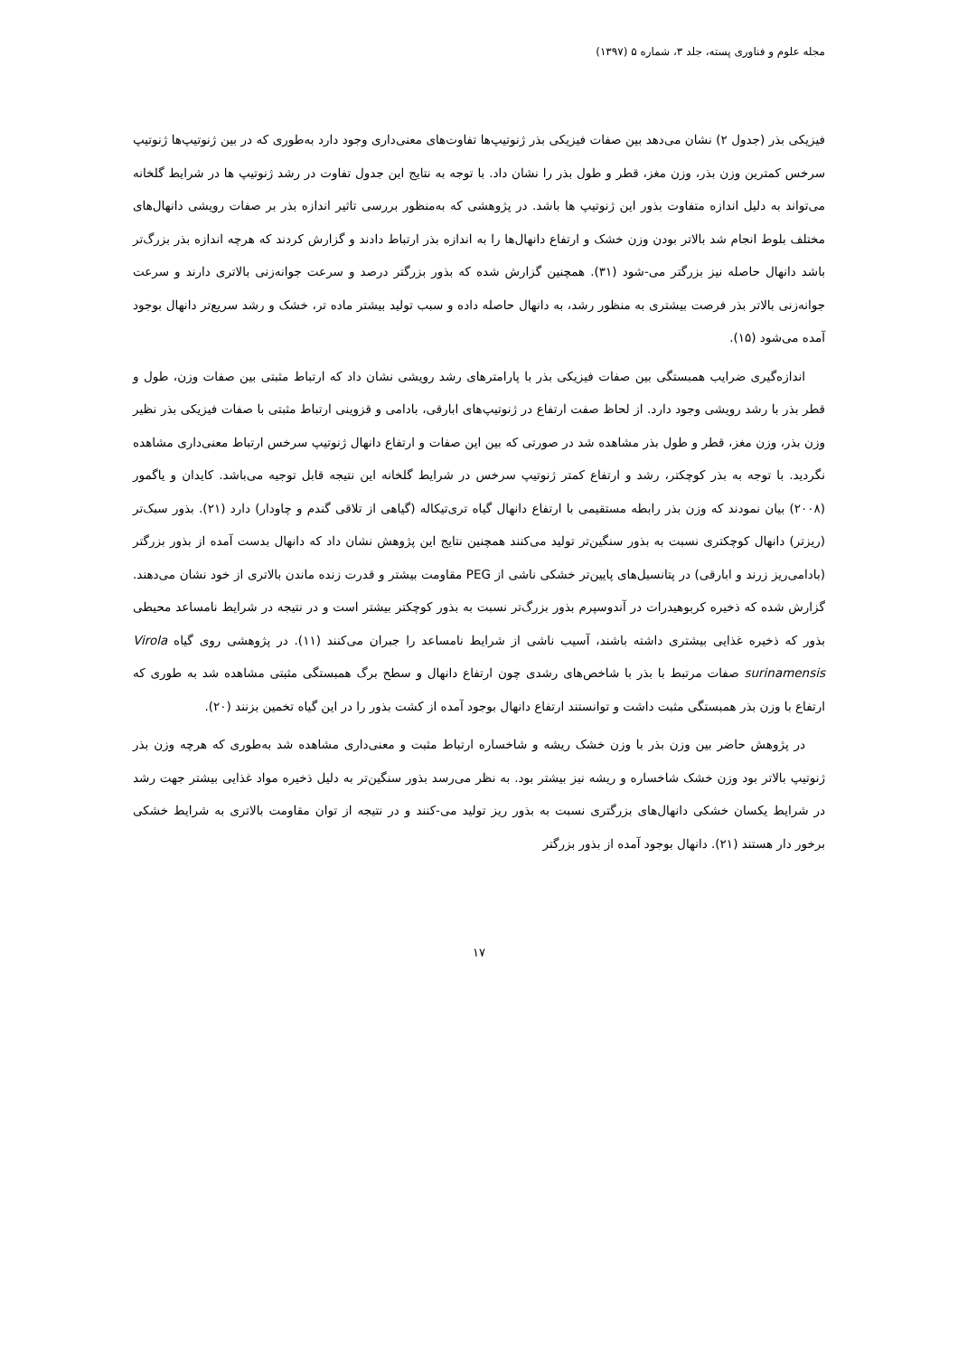مجله علوم و فناوری پسته، جلد ۳، شماره ۵ (۱۳۹۷)
فیزیکی بذر (جدول ۲) نشان می‌دهد بین صفات فیزیکی بذر ژنوتیپ‌ها تفاوت‌های معنی‌داری وجود دارد به‌طوری که در بین ژنوتیپ‌ها ژنوتیپ سرخس کمترین وزن بذر، وزن مغز، قطر و طول بذر را نشان داد. با توجه به نتایج این جدول تفاوت در رشد ژنوتیپ ها در شرایط گلخانه می‌تواند به دلیل اندازه متفاوت بذور این ژنوتیپ ها باشد. در پژوهشی که به‌منظور بررسی تاثیر اندازه بذر بر صفات رویشی دانهال‌های مختلف بلوط انجام شد بالاتر بودن وزن خشک و ارتفاع دانهال‌ها را به اندازه بذر ارتباط دادند و گزارش کردند که هرچه اندازه بذر بزرگ‌تر باشد دانهال حاصله نیز بزرگتر می-شود (۳۱). همچنین گزارش شده که بذور بزرگتر درصد و سرعت جوانه‌زنی بالاتری دارند و سرعت جوانه‌زنی بالاتر بذر فرصت بیشتری به منظور رشد، به دانهال حاصله داده و سبب تولید بیشتر ماده تر، خشک و رشد سریع‌تر دانهال بوجود آمده می‌شود (۱۵).
اندازه‌گیری ضرایب همبستگی بین صفات فیزیکی بذر با پارامترهای رشد رویشی نشان داد که ارتباط مثبتی بین صفات وزن، طول و قطر بذر با رشد رویشی وجود دارد. از لحاظ صفت ارتفاع در ژنوتیپ‌های ابارقی، بادامی و قزوینی ارتباط مثبتی با صفات فیزیکی بذر نظیر وزن بذر، وزن مغز، قطر و طول بذر مشاهده شد در صورتی که بین این صفات و ارتفاع دانهال ژنوتیپ سرخس ارتباط معنی‌داری مشاهده نگردید. با توجه به بذر کوچکتر، رشد و ارتفاع کمتر ژنوتیپ سرخس در شرایط گلخانه این نتیجه قابل توجیه می‌باشد. کایدان و یاگمور (۲۰۰۸) بیان نمودند که وزن بذر رابطه مستقیمی با ارتفاع دانهال گیاه تری‌تیکاله (گیاهی از تلاقی گندم و چاودار) دارد (۲۱). بذور سبک‌تر (ریزتر) دانهال کوچکتری نسبت به بذور سنگین‌تر تولید می‌کنند همچنین نتایج این پژوهش نشان داد که دانهال بدست آمده از بذور بزرگتر (بادامی‌ریز زرند و ابارقی) در پتانسیل‌های پایین‌تر خشکی ناشی از PEG مقاومت بیشتر و قدرت زنده ماندن بالاتری از خود نشان می‌دهند. گزارش شده که ذخیره کربوهیدرات در آندوسپرم بذور بزرگ‌تر نسبت به بذور کوچکتر بیشتر است و در نتیجه در شرایط نامساعد محیطی بذور که ذخیره غذایی بیشتری داشته باشند، آسیب ناشی از شرایط نامساعد را جبران می‌کنند (۱۱). در پژوهشی روی گیاه Virola surinamensis صفات مرتبط با بذر با شاخص‌های رشدی چون ارتفاع دانهال و سطح برگ همبستگی مثبتی مشاهده شد به طوری که ارتفاع با وزن بذر همبستگی مثبت داشت و توانستند ارتفاع دانهال بوجود آمده از کشت بذور را در این گیاه تخمین بزنند (۲۰).
در پژوهش حاضر بین وزن بذر با وزن خشک ریشه و شاخساره ارتباط مثبت و معنی‌داری مشاهده شد به‌طوری که هرچه وزن بذر ژنوتیپ بالاتر بود وزن خشک شاخساره و ریشه نیز بیشتر بود. به نظر می‌رسد بذور سنگین‌تر به دلیل ذخیره مواد غذایی بیشتر جهت رشد در شرایط یکسان خشکی دانهال‌های بزرگتری نسبت به بذور ریز تولید می-کنند و در نتیجه از توان مقاومت بالاتری به شرایط خشکی برخور دار هستند (۲۱). دانهال بوجود آمده از بذور بزرگتر
۱۷